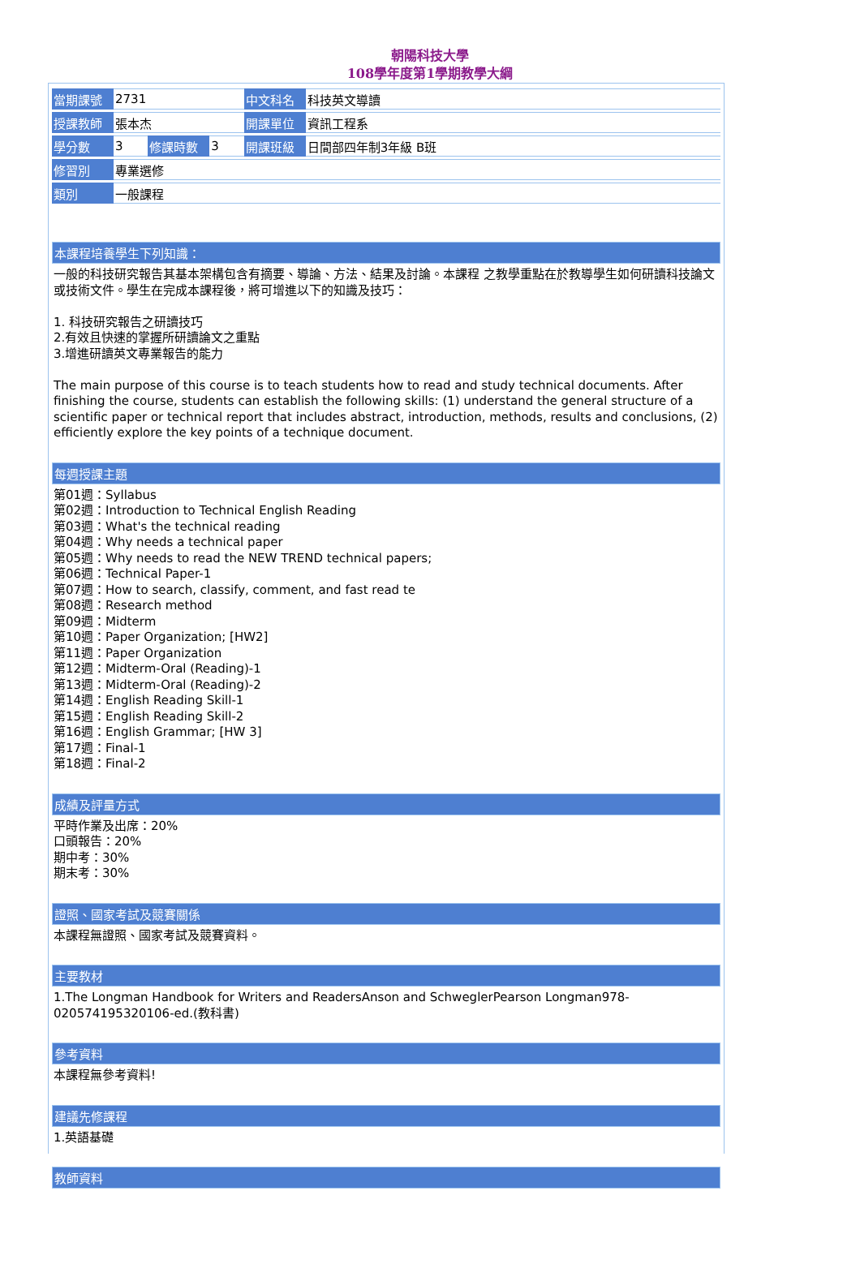朝陽科技大學
108學年度第1學期教學大綱
| 當期課號 | 2731 | | | 中文科名 | 科技英文導讀 |
| 授課教師 | 張本杰 | | | 開課單位 | 資訊工程系 |
| 學分數 | 3 | 修課時數 | 3 | 開課班級 | 日間部四年制3年級 B班 |
| 修習別 | 專業選修 | | | | |
| 類別 | 一般課程 | | | | |
本課程培養學生下列知識：
一般的科技研究報告其基本架構包含有摘要、導論、方法、結果及討論。本課程 之教學重點在於教導學生如何研讀科技論文或技術文件。學生在完成本課程後，將可增進以下的知識及技巧：
1. 科技研究報告之研讀技巧
2.有效且快速的掌握所研讀論文之重點
3.增進研讀英文專業報告的能力
The main purpose of this course is to teach students how to read and study technical documents. After finishing the course, students can establish the following skills: (1) understand the general structure of a scientific paper or technical report that includes abstract, introduction, methods, results and conclusions, (2) efficiently explore the key points of a technique document.
每週授課主題
第01週：Syllabus
第02週：Introduction to Technical English Reading
第03週：What's the technical reading
第04週：Why needs a technical paper
第05週：Why needs to read the NEW TREND technical papers;
第06週：Technical Paper-1
第07週：How to search, classify, comment, and fast read te
第08週：Research method
第09週：Midterm
第10週：Paper Organization; [HW2]
第11週：Paper Organization
第12週：Midterm-Oral (Reading)-1
第13週：Midterm-Oral (Reading)-2
第14週：English Reading Skill-1
第15週：English Reading Skill-2
第16週：English Grammar; [HW 3]
第17週：Final-1
第18週：Final-2
成績及評量方式
平時作業及出席：20%
口頭報告：20%
期中考：30%
期末考：30%
證照、國家考試及競賽關係
本課程無證照、國家考試及競賽資料。
主要教材
1.The Longman Handbook for Writers and ReadersAnson and SchweglerPearson Longman978-020574195320106-ed.(教科書)
參考資料
本課程無參考資料!
建議先修課程
1.英語基礎
教師資料